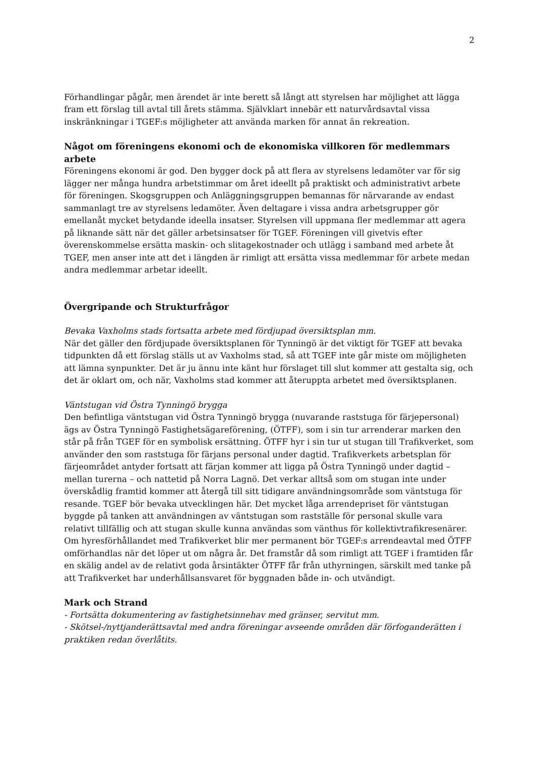2
Förhandlingar pågår, men ärendet är inte berett så långt att styrelsen har möjlighet att lägga fram ett förslag till avtal till årets stämma. Självklart innebär ett naturvårdsavtal vissa inskränkningar i TGEF:s möjligheter att använda marken för annat än rekreation.
Något om föreningens ekonomi och de ekonomiska villkoren för medlemmars arbete
Föreningens ekonomi är god. Den bygger dock på att flera av styrelsens ledamöter var för sig lägger ner många hundra arbetstimmar om året ideellt på praktiskt och administrativt arbete för föreningen. Skogsgruppen och Anläggningsgruppen bemannas för närvarande av endast sammanlagt tre av styrelsens ledamöter. Även deltagare i vissa andra arbetsgrupper gör emellanåt mycket betydande ideella insatser. Styrelsen vill uppmana fler medlemmar att agera på liknande sätt när det gäller arbetsinsatser för TGEF. Föreningen vill givetvis efter överenskommelse ersätta maskin- och slitagekostnader och utlägg i samband med arbete åt TGEF, men anser inte att det i längden är rimligt att ersätta vissa medlemmar för arbete medan andra medlemmar arbetar ideellt.
Övergripande och Strukturfrågor
Bevaka Vaxholms stads fortsatta arbete med fördjupad översiktsplan mm.
När det gäller den fördjupade översiktsplanen för Tynningö är det viktigt för TGEF att bevaka tidpunkten då ett förslag ställs ut av Vaxholms stad, så att TGEF inte går miste om möjligheten att lämna synpunkter. Det är ju ännu inte känt hur förslaget till slut kommer att gestalta sig, och det är oklart om, och när, Vaxholms stad kommer att återuppta arbetet med översiktsplanen.
Väntstugan vid Östra Tynningö brygga
Den befintliga väntstugan vid Östra Tynningö brygga (nuvarande raststuga för färjepersonal) ägs av Östra Tynningö Fastighetsägareförening, (ÖTFF), som i sin tur arrenderar marken den står på från TGEF för en symbolisk ersättning. ÖTFF hyr i sin tur ut stugan till Trafikverket, som använder den som raststuga för färjans personal under dagtid. Trafikverkets arbetsplan för färjeområdet antyder fortsatt att färjan kommer att ligga på Östra Tynningö under dagtid – mellan turerna – och nattetid på Norra Lagnö. Det verkar alltså som om stugan inte under överskådlig framtid kommer att återgå till sitt tidigare användningsområde som väntstuga för resande. TGEF bör bevaka utvecklingen här. Det mycket låga arrendepriset för väntstugan byggde på tanken att användningen av väntstugan som rastställe för personal skulle vara relativt tillfällig och att stugan skulle kunna användas som vänthus för kollektivtrafikresenärer. Om hyresförhållandet med Trafikverket blir mer permanent bör TGEF:s arrendeavtal med ÖTFF omförhandlas när det löper ut om några år. Det framstår då som rimligt att TGEF i framtiden får en skälig andel av de relativt goda årsintäkter ÖTFF får från uthyrningen, särskilt med tanke på att Trafikverket har underhållsansvaret för byggnaden både in- och utvändigt.
Mark och Strand
- Fortsätta dokumentering av fastighetsinnehav med gränser, servitut mm.
- Skötsel-/nyttjanderättsavtal med andra föreningar avseende områden där förfoganderätten i praktiken redan överlåtits.